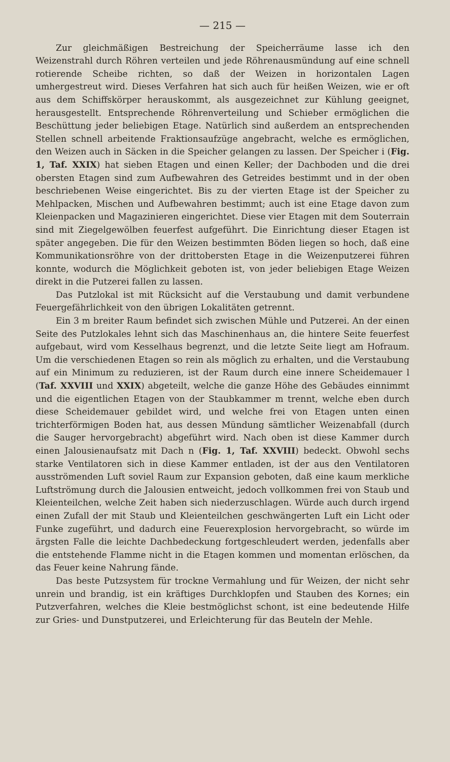— 215 —
Zur gleichmäßigen Bestreichung der Speicherräume lasse ich den Weizenstrahl durch Röhren verteilen und jede Röhrenausmündung auf eine schnell rotierende Scheibe richten, so daß der Weizen in horizontalen Lagen umhergestreut wird. Dieses Verfahren hat sich auch für heißen Weizen, wie er oft aus dem Schiffskörper herauskommt, als ausgezeichnet zur Kühlung geeignet, herausgestellt. Entsprechende Röhrenverteilung und Schieber ermöglichen die Beschüttung jeder beliebigen Etage. Natürlich sind außerdem an entsprechenden Stellen schnell arbeitende Fraktionsaufzüge angebracht, welche es ermöglichen, den Weizen auch in Säcken in die Speicher gelangen zu lassen. Der Speicher i (Fig. 1, Taf. XXIX) hat sieben Etagen und einen Keller; der Dachboden und die drei obersten Etagen sind zum Aufbewahren des Getreides bestimmt und in der oben beschriebenen Weise eingerichtet. Bis zu der vierten Etage ist der Speicher zu Mehlpacken, Mischen und Aufbewahren bestimmt; auch ist eine Etage davon zum Kleienpacken und Magazinieren eingerichtet. Diese vier Etagen mit dem Souterrain sind mit Ziegelgewölben feuerfest aufgeführt. Die Einrichtung dieser Etagen ist später angegeben. Die für den Weizen bestimmten Böden liegen so hoch, daß eine Kommunikationsröhre von der drittobersten Etage in die Weizenputzerei führen konnte, wodurch die Möglichkeit geboten ist, von jeder beliebigen Etage Weizen direkt in die Putzerei fallen zu lassen.
Das Putzlokal ist mit Rücksicht auf die Verstaubung und damit verbundene Feuergefährlichkeit von den übrigen Lokalitäten getrennt.
Ein 3 m breiter Raum befindet sich zwischen Mühle und Putzerei. An der einen Seite des Putzlokales lehnt sich das Maschinenhaus an, die hintere Seite feuerfest aufgebaut, wird vom Kesselhaus begrenzt, und die letzte Seite liegt am Hofraum. Um die verschiedenen Etagen so rein als möglich zu erhalten, und die Verstaubung auf ein Minimum zu reduzieren, ist der Raum durch eine innere Scheidemauer l (Taf. XXVIII und XXIX) abgeteilt, welche die ganze Höhe des Gebäudes einnimmt und die eigentlichen Etagen von der Staubkammer m trennt, welche eben durch diese Scheidemauer gebildet wird, und welche frei von Etagen unten einen trichterförmigen Boden hat, aus dessen Mündung sämtlicher Weizenabfall (durch die Sauger hervorgebracht) abgeführt wird. Nach oben ist diese Kammer durch einen Jalousienaufsatz mit Dach n (Fig. 1, Taf. XXVIII) bedeckt. Obwohl sechs starke Ventilatoren sich in diese Kammer entladen, ist der aus den Ventilatoren ausströmenden Luft soviel Raum zur Expansion geboten, daß eine kaum merkliche Luftströmung durch die Jalousien entweicht, jedoch vollkommen frei von Staub und Kleienteilchen, welche Zeit haben sich niederzuschlagen. Würde auch durch irgend einen Zufall der mit Staub und Kleienteilchen geschwängerten Luft ein Licht oder Funke zugeführt, und dadurch eine Feuerexplosion hervorgebracht, so würde im ärgsten Falle die leichte Dachbedeckung fortgeschleudert werden, jedenfalls aber die entstehende Flamme nicht in die Etagen kommen und momentan erlöschen, da das Feuer keine Nahrung fände.
Das beste Putzsystem für trockne Vermahlung und für Weizen, der nicht sehr unrein und brandig, ist ein kräftiges Durchklopfen und Stauben des Kornes; ein Putzverfahren, welches die Kleie bestmöglichst schont, ist eine bedeutende Hilfe zur Gries- und Dunstputzerei, und Erleichterung für das Beuteln der Mehle.